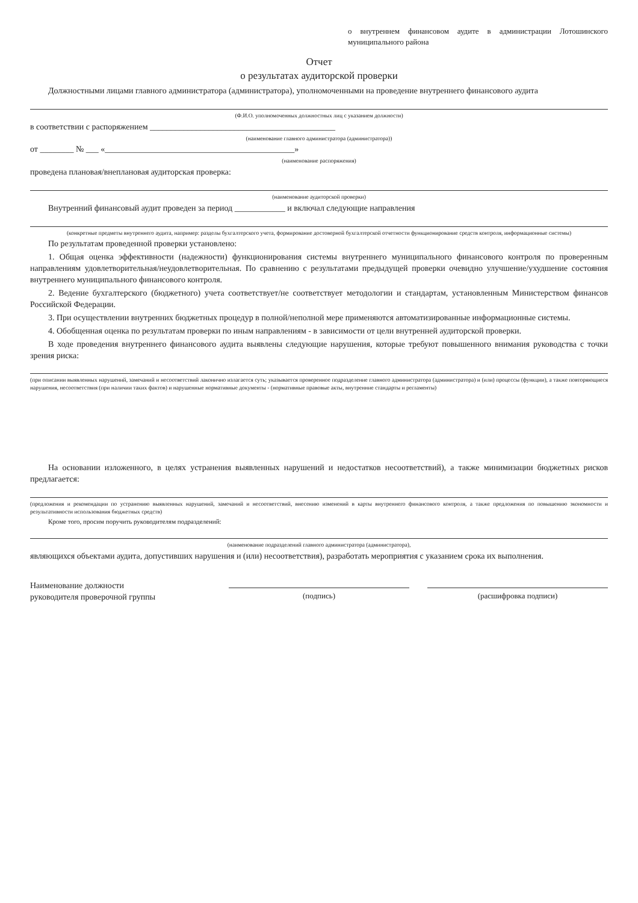о внутреннем финансовом аудите в администрации Лотошинского муниципального района
Отчет
о результатах аудиторской проверки
Должностными лицами главного администратора (администратора), уполномоченными на проведение внутреннего финансового аудита
(Ф.И.О. уполномоченных должностных лиц с указанием должности)
в соответствии с распоряжением ____________________________________________
(наименование главного администратора (администратора))
от ________ № ___ «_____________________________________________»
(наименование распоряжения)
проведена плановая/внеплановая аудиторская проверка:
(наименование аудиторской проверки)
Внутренний финансовый аудит проведен за период ____________ и включал следующие направления
(конкретные предметы внутреннего аудита, например: разделы бухгалтерского учета, формирование достоверной бухгалтерской отчетности функционирование средств контроля, информационные системы)
По результатам проведенной проверки установлено:
1. Общая оценка эффективности (надежности) функционирования системы внутреннего муниципального финансового контроля по проверенным направлениям удовлетворительная/неудовлетворительная. По сравнению с результатами предыдущей проверки очевидно улучшение/ухудшение состояния внутреннего муниципального финансового контроля.
2. Ведение бухгалтерского (бюджетного) учета соответствует/не соответствует методологии и стандартам, установленным Министерством финансов Российской Федерации.
3. При осуществлении внутренних бюджетных процедур в полной/неполной мере применяются автоматизированные информационные системы.
4. Обобщенная оценка по результатам проверки по иным направлениям - в зависимости от цели внутренней аудиторской проверки.
В ходе проведения внутреннего финансового аудита выявлены следующие нарушения, которые требуют повышенного внимания руководства с точки зрения риска:
(при описании выявленных нарушений, замечаний и несоответствий лаконично излагается суть; указывается проверенное подразделение главного администратора (администратора) и (или) процессы (функции), а также повторяющиеся нарушения, несоответствия (при наличии таких фактов) и нарушенные нормативные документы - (нормативные правовые акты, внутренние стандарты и регламенты)
На основании изложенного, в целях устранения выявленных нарушений и недостатков несоответствий), а также минимизации бюджетных рисков предлагается:
(предложения и рекомендации по устранению выявленных нарушений, замечаний и несоответствий, внесению изменений в карты внутреннего финансового контроля, а также предложения по повышению экономности и результативности использования бюджетных средств)
Кроме того, просим поручить руководителям подразделений:
(наименование подразделений главного администратора (администратора),
являющихся объектами аудита, допустивших нарушения и (или) несоответствия), разработать мероприятия с указанием срока их выполнения.
Наименование должности
руководителя проверочной группы
(подпись)
(расшифровка подписи)